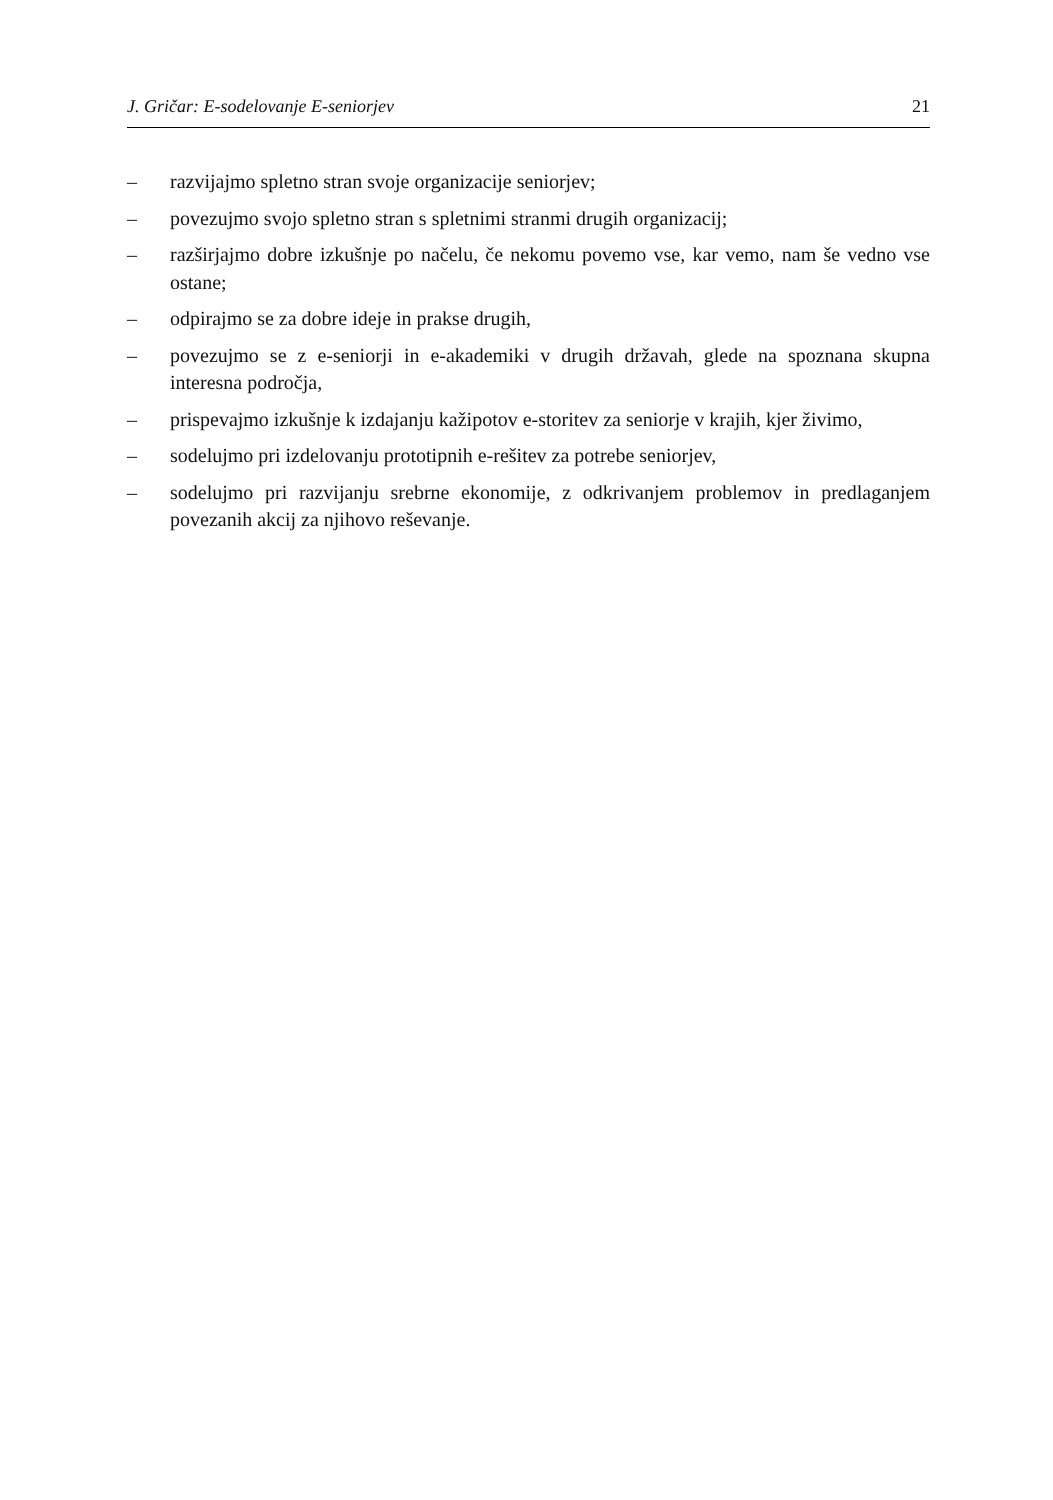J. Gričar: E-sodelovanje E-seniorjev 21
– razvijajmo spletno stran svoje organizacije seniorjev;
– povezujmo svojo spletno stran s spletnimi stranmi drugih organizacij;
– razširjajmo dobre izkušnje po načelu, če nekomu povemo vse, kar vemo, nam še vedno vse ostane;
– odpirajmo se za dobre ideje in prakse drugih,
– povezujmo se z e-seniorji in e-akademiki v drugih državah, glede na spoznana skupna interesna področja,
– prispevajmo izkušnje k izdajanju kažipotov e-storitev za seniorje v krajih, kjer živimo,
– sodelujmo pri izdelovanju prototipnih e-rešitev za potrebe seniorjev,
– sodelujmo pri razvijanju srebrne ekonomije, z odkrivanjem problemov in predlaganjem povezanih akcij za njihovo reševanje.